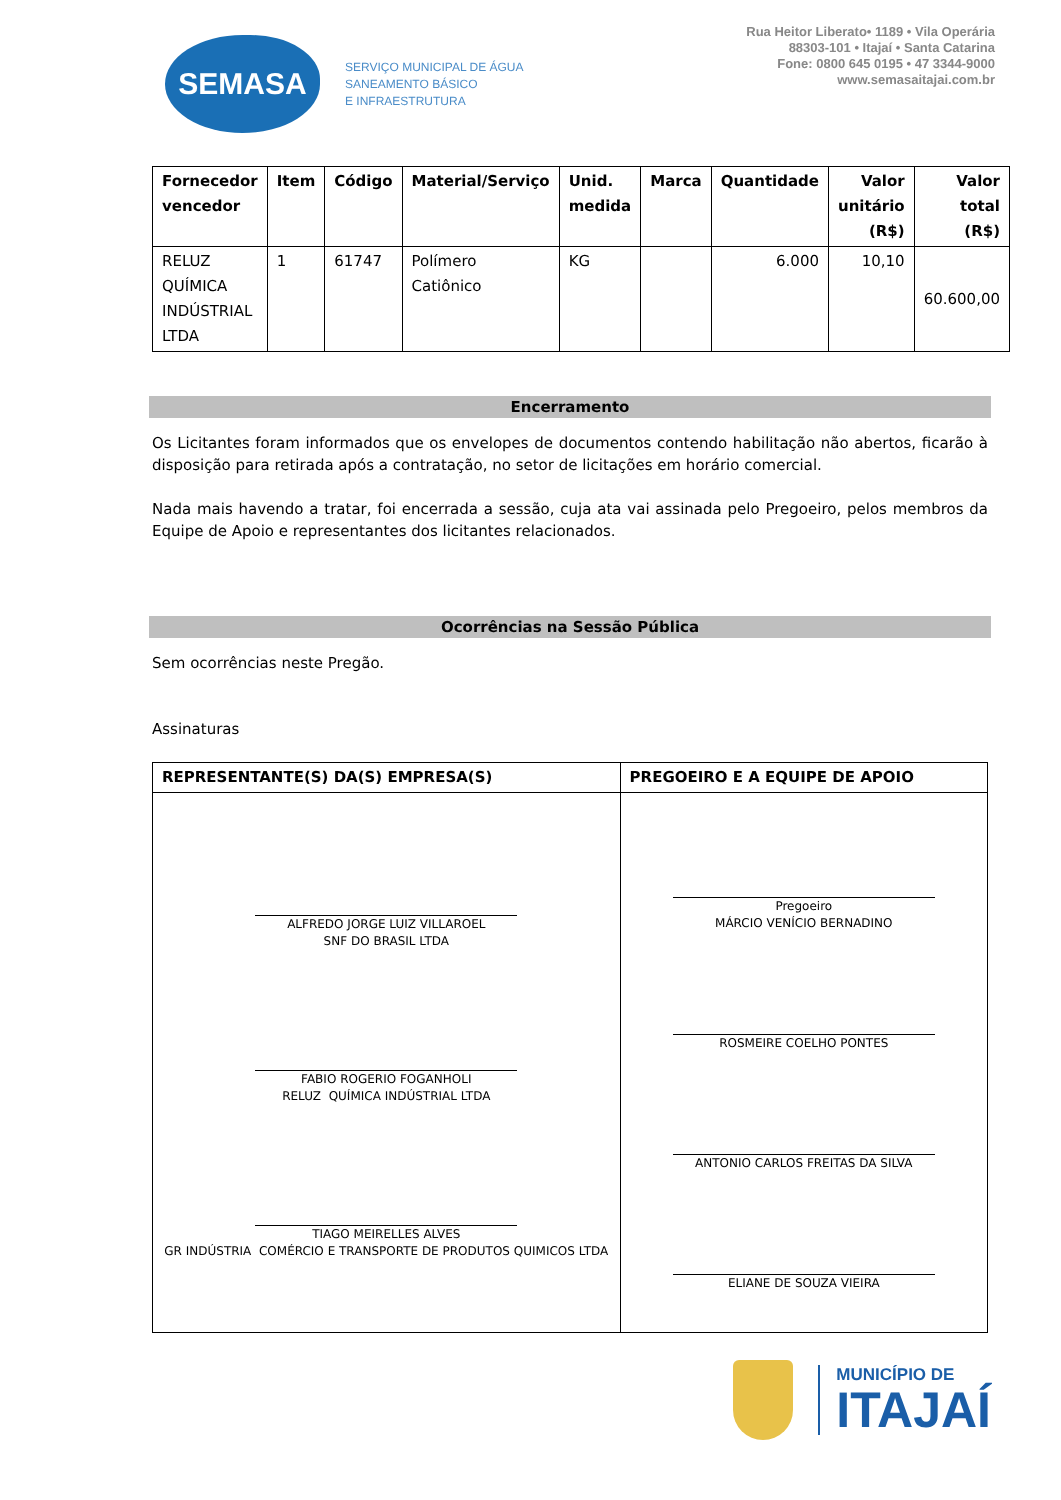SEMASA
SERVIÇO MUNICIPAL DE ÁGUA
SANEAMENTO BÁSICO
E INFRAESTRUTURA
Rua Heitor Liberato• 1189 • Vila Operária
88303-101 • Itajaí • Santa Catarina
Fone: 0800 645 0195 • 47 3344-9000
www.semasaitajai.com.br
| Fornecedor vencedor | Item | Código | Material/Serviço | Unid. medida | Marca | Quantidade | Valor unitário (R$) | Valor total (R$) |
| --- | --- | --- | --- | --- | --- | --- | --- | --- |
| RELUZ QUÍMICA INDÚSTRIAL LTDA | 1 | 61747 | Polímero Catiônico | KG | | 6.000 | 10,10 | 60.600,00 |
Encerramento
Os Licitantes foram informados que os envelopes de documentos contendo habilitação não abertos, ficarão à disposição para retirada após a contratação, no setor de licitações em horário comercial.
Nada mais havendo a tratar, foi encerrada a sessão, cuja ata vai assinada pelo Pregoeiro, pelos membros da Equipe de Apoio e representantes dos licitantes relacionados.
Ocorrências na Sessão Pública
Sem ocorrências neste Pregão.
Assinaturas
| REPRESENTANTE(S) DA(S) EMPRESA(S) | PREGOEIRO E A EQUIPE DE APOIO |
| --- | --- |
| ALFREDO JORGE LUIZ VILLAROEL SNF DO BRASIL LTDA FABIO ROGERIO FOGANHOLI RELUZ QUÍMICA INDÚSTRIAL LTDA TIAGO MEIRELLES ALVES GR INDÚSTRIA COMÉRCIO E TRANSPORTE DE PRODUTOS QUIMICOS LTDA | Pregoeiro MÁRCIO VENÍCIO BERNADINO ROSMEIRE COELHO PONTES ANTONIO CARLOS FREITAS DA SILVA ELIANE DE SOUZA VIEIRA |
MUNICÍPIO DE
ITAJAÍ